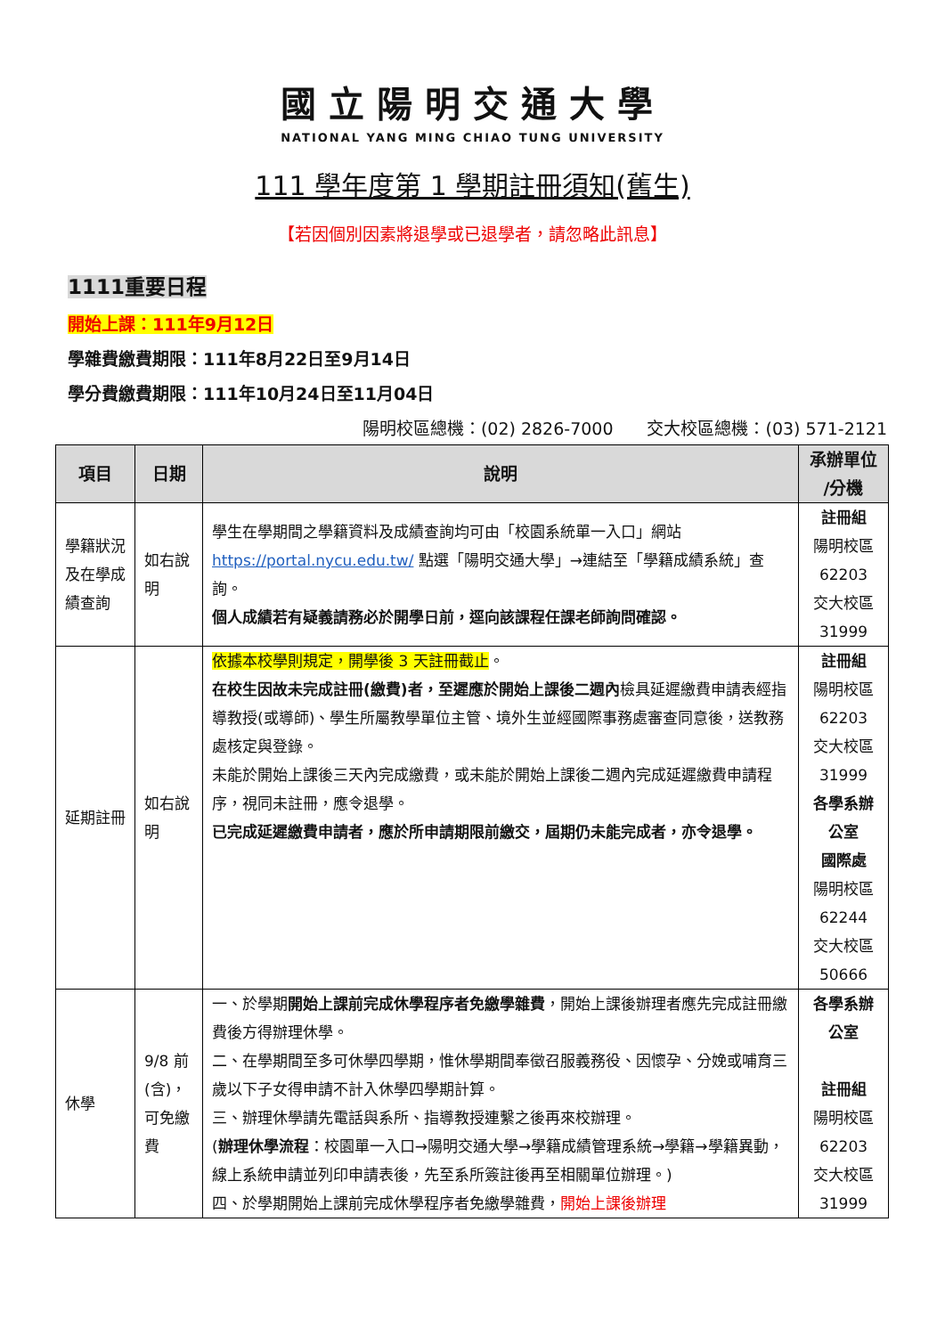國立陽明交通大學
NATIONAL YANG MING CHIAO TUNG UNIVERSITY
111 學年度第 1 學期註冊須知(舊生)
【若因個別因素將退學或已退學者，請忽略此訊息】
1111重要日程
開始上課：111年9月12日
學雜費繳費期限：111年8月22日至9月14日
學分費繳費期限：111年10月24日至11月04日
陽明校區總機：(02) 2826-7000　　交大校區總機：(03) 571-2121
| 項目 | 日期 | 說明 | 承辦單位 /分機 |
| --- | --- | --- | --- |
| 學籍狀況及在學成績查詢 | 如右說明 | 學生在學期間之學籍資料及成績查詢均可由「校園系統單一入口」網站 https://portal.nycu.edu.tw/ 點選「陽明交通大學」→連結至「學籍成績系統」查詢。 個人成績若有疑義請務必於開學日前，逕向該課程任課老師詢問確認。 | 註冊組 陽明校區 62203 交大校區 31999 |
| 延期註冊 | 如右說明 | 依據本校學則規定，開學後 3 天註冊截止 。 在校生因故未完成註冊(繳費)者，至遲應於開始上課後二週內 檢具延遲繳費申請表經指導教授(或導師)、學生所屬教學單位主管、境外生並經國際事務處審查同意後，送教務處核定與登錄。 未能於開始上課後三天內完成繳費，或未能於開始上課後二週內完成延遲繳費申請程序，視同未註冊，應令退學。 已完成延遲繳費申請者，應於所申請期限前繳交，屆期仍未能完成者，亦令退學。 | 註冊組 陽明校區 62203 交大校區 31999 各學系辦公室 國際處 陽明校區 62244 交大校區 50666 |
| 休學 | 9/8 前(含)，可免繳費 | 一、於學期 開始上課前完成休學程序者免繳學雜費 ，開始上課後辦理者應先完成註冊繳費後方得辦理休學。 二、在學期間至多可休學四學期，惟休學期間奉徵召服義務役、因懷孕、分娩或哺育三歲以下子女得申請不計入休學四學期計算。 三、辦理休學請先電話與系所、指導教授連繫之後再來校辦理。 ( 辦理休學流程 ：校園單一入口→陽明交通大學→學籍成績管理系統→學籍→學籍異動，線上系統申請並列印申請表後，先至系所簽註後再至相關單位辦理。) 四、於學期開始上課前完成休學程序者免繳學雜費， 開始上課後辦理 | 各學系辦公室 註冊組 陽明校區 62203 交大校區 31999 |